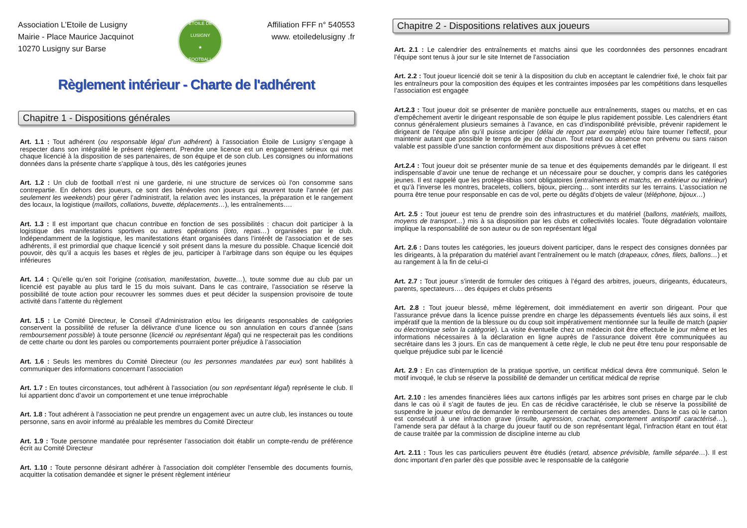Association L’Etoile de Lusigny
Mairie - Place Maurice Jacquinot
10270 Lusigny sur Barse
ETOILE DE LUSIGNY
★
FOOTBALL
Affiliation FFF n° 540553
www. etoiledelusigny .fr
Règlement intérieur - Charte de l'adhérent
Chapitre 1 - Dispositions générales
Art. 1.1 : Tout adhérent (ou responsable légal d’un adhérent) à l’association Étoile de Lusigny s’engage à respecter dans son intégralité le présent règlement. Prendre une licence est un engagement sérieux qui met chaque licencié à la disposition de ses partenaires, de son équipe et de son club. Les consignes ou informations données dans la présente charte s’applique à tous, dès les catégories jeunes
Art. 1.2 : Un club de football n’est ni une garderie, ni une structure de services où l'on consomme sans contrepartie. En dehors des joueurs, ce sont des bénévoles non joueurs qui œuvrent toute l’année (et pas seulement les weekends) pour gérer l’administratif, la relation avec les instances, la préparation et le rangement des locaux, la logistique (maillots, collations, buvette, déplacements…), les entraînements….
Art. 1.3 : Il est important que chacun contribue en fonction de ses possibilités : chacun doit participer à la logistique des manifestations sportives ou autres opérations (loto, repas…) organisées par le club. Indépendamment de la logistique, les manifestations étant organisées dans l’intérêt de l’association et de ses adhérents, il est primordial que chaque licencié y soit présent dans la mesure du possible. Chaque licencié doit pouvoir, dès qu’il a acquis les bases et règles de jeu, participer à l’arbitrage dans son équipe ou les équipes inférieures
Art. 1.4 : Qu’elle qu’en soit l’origine (cotisation, manifestation, buvette…), toute somme due au club par un licencié est payable au plus tard le 15 du mois suivant. Dans le cas contraire, l’association se réserve la possibilité de toute action pour recouvrer les sommes dues et peut décider la suspension provisoire de toute activité dans l’attente du règlement
Art. 1.5 : Le Comité Directeur, le Conseil d’Administration et/ou les dirigeants responsables de catégories conservent la possibilité de refuser la délivrance d’une licence ou son annulation en cours d’année (sans remboursement possible) à toute personne (licencié ou représentant légal) qui ne respecterait pas les conditions de cette charte ou dont les paroles ou comportements pourraient porter préjudice à l’association
Art. 1.6 : Seuls les membres du Comité Directeur (ou les personnes mandatées par eux) sont habilités à communiquer des informations concernant l’association
Art. 1.7 : En toutes circonstances, tout adhérent à l'association (ou son représentant légal) représente le club. Il lui appartient donc d’avoir un comportement et une tenue irréprochable
Art. 1.8 : Tout adhérent à l’association ne peut prendre un engagement avec un autre club, les instances ou toute personne, sans en avoir informé au préalable les membres du Comité Directeur
Art. 1.9 : Toute personne mandatée pour représenter l’association doit établir un compte-rendu de préférence écrit au Comité Directeur
Art. 1.10 : Toute personne désirant adhérer à l'association doit compléter l'ensemble des documents fournis, acquitter la cotisation demandée et signer le présent règlement intérieur
Chapitre 2 - Dispositions relatives aux joueurs
Art. 2.1 : Le calendrier des entraînements et matchs ainsi que les coordonnées des personnes encadrant l’équipe sont tenus à jour sur le site Internet de l’association
Art. 2.2 : Tout joueur licencié doit se tenir à la disposition du club en acceptant le calendrier fixé, le choix fait par les entraîneurs pour la composition des équipes et les contraintes imposées par les compétitions dans lesquelles l’association est engagée
Art.2.3 : Tout joueur doit se présenter de manière ponctuelle aux entraînements, stages ou matchs, et en cas d’empêchement avertir le dirigeant responsable de son équipe le plus rapidement possible. Les calendriers étant connus généralement plusieurs semaines à l’avance, en cas d’indisponibilité prévisible, prévenir rapidement le dirigeant de l’équipe afin qu’il puisse anticiper (délai de report par exemple) et/ou faire tourner l’effectif, pour maintenir autant que possible le temps de jeu de chacun. Tout retard ou absence non prévenu ou sans raison valable est passible d’une sanction conformément aux dispositions prévues à cet effet
Art.2.4 : Tout joueur doit se présenter munie de sa tenue et des équipements demandés par le dirigeant. Il est indispensable d’avoir une tenue de rechange et un nécessaire pour se doucher, y compris dans les catégories jeunes. Il est rappelé que les protège-tibias sont obligatoires (entraînements et matchs, en extérieur ou intérieur) et qu’à l’inverse les montres, bracelets, colliers, bijoux, piercing… sont interdits sur les terrains. L’association ne pourra être tenue pour responsable en cas de vol, perte ou dégâts d’objets de valeur (téléphone, bijoux…)
Art. 2.5 : Tout joueur est tenu de prendre soin des infrastructures et du matériel (ballons, matériels, maillots, moyens de transport…) mis à sa disposition par les clubs et collectivités locales. Toute dégradation volontaire implique la responsabilité de son auteur ou de son représentant légal
Art. 2.6 : Dans toutes les catégories, les joueurs doivent participer, dans le respect des consignes données par les dirigeants, à la préparation du matériel avant l’entraînement ou le match (drapeaux, cônes, filets, ballons…) et au rangement à la fin de celui-ci
Art. 2.7 : Tout joueur s’interdit de formuler des critiques à l’égard des arbitres, joueurs, dirigeants, éducateurs, parents, spectateurs…. des équipes et clubs présents
Art. 2.8 : Tout joueur blessé, même légèrement, doit immédiatement en avertir son dirigeant. Pour que l’assurance prévue dans la licence puisse prendre en charge les dépassements éventuels liés aux soins, il est impératif que la mention de la blessure ou du coup soit impérativement mentionnée sur la feuille de match (papier ou électronique selon la catégorie). La visite éventuelle chez un médecin doit être effectuée le jour même et les informations nécessaires à la déclaration en ligne auprès de l’assurance doivent être communiquées au secrétaire dans les 3 jours. En cas de manquement à cette règle, le club ne peut être tenu pour responsable de quelque préjudice subi par le licencié
Art. 2.9 : En cas d’interruption de la pratique sportive, un certificat médical devra être communiqué. Selon le motif invoqué, le club se réserve la possibilité de demander un certificat médical de reprise
Art. 2.10 : les amendes financières liées aux cartons infligés par les arbitres sont prises en charge par le club dans le cas où il s’agit de fautes de jeu. En cas de récidive caractérisée, le club se réserve la possibilité de suspendre le joueur et/ou de demander le remboursement de certaines des amendes. Dans le cas où le carton est consécutif à une infraction grave (insulte, agression, crachat, comportement antisportif caractérisé…), l’amende sera par défaut à la charge du joueur fautif ou de son représentant légal, l’infraction étant en tout état de cause traitée par la commission de discipline interne au club
Art. 2.11 : Tous les cas particuliers peuvent être étudiés (retard, absence prévisible, famille séparée…). Il est donc important d’en parler dès que possible avec le responsable de la catégorie